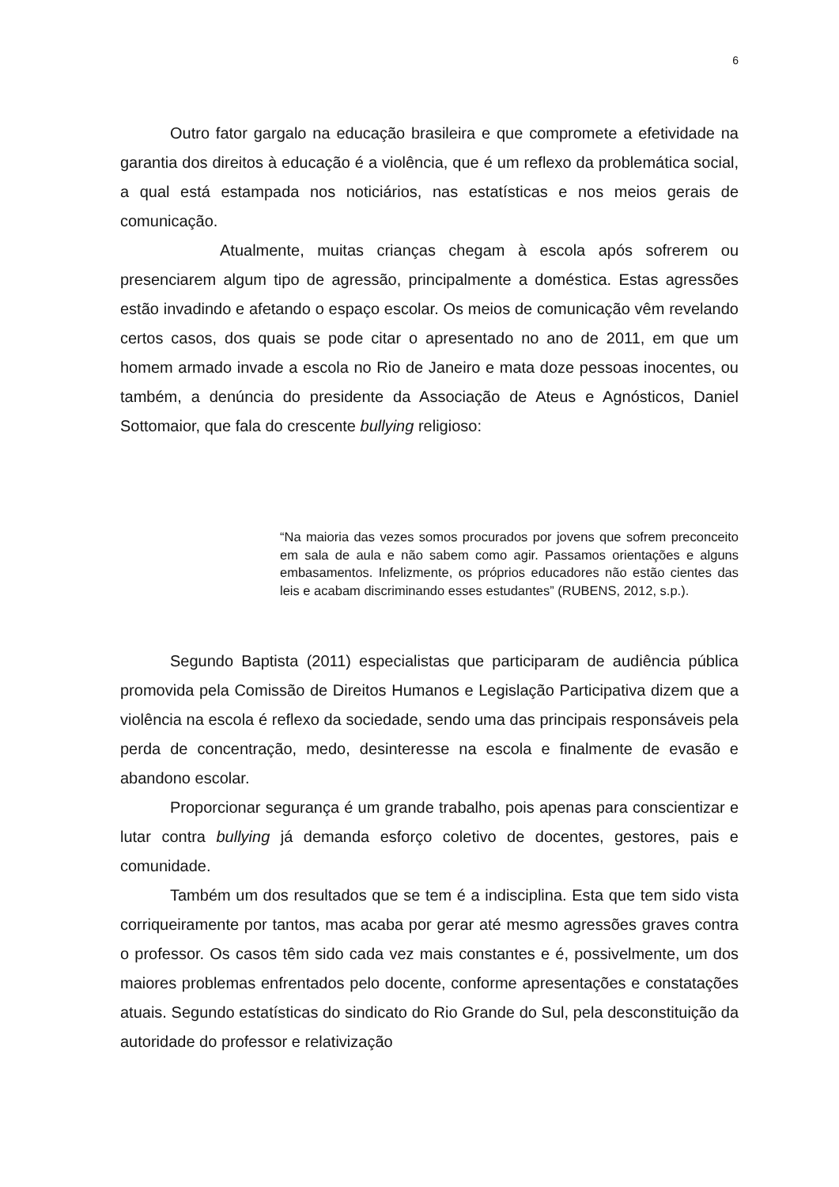6
Outro fator gargalo na educação brasileira e que compromete a efetividade na garantia dos direitos à educação é a violência, que é um reflexo da problemática social, a qual está estampada nos noticiários, nas estatísticas e nos meios gerais de comunicação.
Atualmente, muitas crianças chegam à escola após sofrerem ou presenciarem algum tipo de agressão, principalmente a doméstica. Estas agressões estão invadindo e afetando o espaço escolar. Os meios de comunicação vêm revelando certos casos, dos quais se pode citar o apresentado no ano de 2011, em que um homem armado invade a escola no Rio de Janeiro e mata doze pessoas inocentes, ou também, a denúncia do presidente da Associação de Ateus e Agnósticos, Daniel Sottomaior, que fala do crescente bullying religioso:
“Na maioria das vezes somos procurados por jovens que sofrem preconceito em sala de aula e não sabem como agir. Passamos orientações e alguns embasamentos. Infelizmente, os próprios educadores não estão cientes das leis e acabam discriminando esses estudantes” (RUBENS, 2012, s.p.).
Segundo Baptista (2011) especialistas que participaram de audiência pública promovida pela Comissão de Direitos Humanos e Legislação Participativa dizem que a violência na escola é reflexo da sociedade, sendo uma das principais responsáveis pela perda de concentração, medo, desinteresse na escola e finalmente de evasão e abandono escolar.
Proporcionar segurança é um grande trabalho, pois apenas para conscientizar e lutar contra bullying já demanda esforço coletivo de docentes, gestores, pais e comunidade.
Também um dos resultados que se tem é a indisciplina. Esta que tem sido vista corriqueiramente por tantos, mas acaba por gerar até mesmo agressões graves contra o professor. Os casos têm sido cada vez mais constantes e é, possivelmente, um dos maiores problemas enfrentados pelo docente, conforme apresentações e constatações atuais. Segundo estatísticas do sindicato do Rio Grande do Sul, pela desconstituição da autoridade do professor e relativização